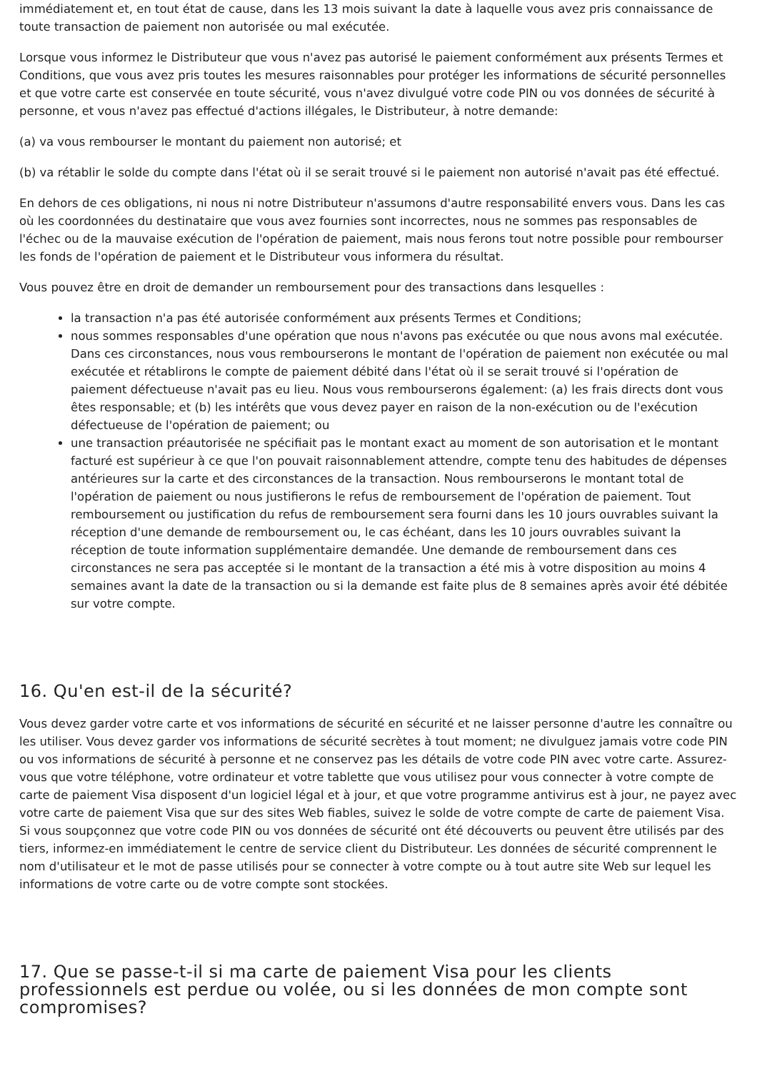immédiatement et, en tout état de cause, dans les 13 mois suivant la date à laquelle vous avez pris connaissance de toute transaction de paiement non autorisée ou mal exécutée.
Lorsque vous informez le Distributeur que vous n'avez pas autorisé le paiement conformément aux présents Termes et Conditions, que vous avez pris toutes les mesures raisonnables pour protéger les informations de sécurité personnelles et que votre carte est conservée en toute sécurité, vous n'avez divulgué votre code PIN ou vos données de sécurité à personne, et vous n'avez pas effectué d'actions illégales, le Distributeur, à notre demande:
(a) va vous rembourser le montant du paiement non autorisé; et
(b) va rétablir le solde du compte dans l'état où il se serait trouvé si le paiement non autorisé n'avait pas été effectué.
En dehors de ces obligations, ni nous ni notre Distributeur n'assumons d'autre responsabilité envers vous. Dans les cas où les coordonnées du destinataire que vous avez fournies sont incorrectes, nous ne sommes pas responsables de l'échec ou de la mauvaise exécution de l'opération de paiement, mais nous ferons tout notre possible pour rembourser les fonds de l'opération de paiement et le Distributeur vous informera du résultat.
Vous pouvez être en droit de demander un remboursement pour des transactions dans lesquelles :
la transaction n'a pas été autorisée conformément aux présents Termes et Conditions;
nous sommes responsables d'une opération que nous n'avons pas exécutée ou que nous avons mal exécutée. Dans ces circonstances, nous vous rembourserons le montant de l'opération de paiement non exécutée ou mal exécutée et rétablirons le compte de paiement débité dans l'état où il se serait trouvé si l'opération de paiement défectueuse n'avait pas eu lieu. Nous vous rembourserons également: (a) les frais directs dont vous êtes responsable; et (b) les intérêts que vous devez payer en raison de la non-exécution ou de l'exécution défectueuse de l'opération de paiement; ou
une transaction préautorisée ne spécifiait pas le montant exact au moment de son autorisation et le montant facturé est supérieur à ce que l'on pouvait raisonnablement attendre, compte tenu des habitudes de dépenses antérieures sur la carte et des circonstances de la transaction. Nous rembourserons le montant total de l'opération de paiement ou nous justifierons le refus de remboursement de l'opération de paiement. Tout remboursement ou justification du refus de remboursement sera fourni dans les 10 jours ouvrables suivant la réception d'une demande de remboursement ou, le cas échéant, dans les 10 jours ouvrables suivant la réception de toute information supplémentaire demandée. Une demande de remboursement dans ces circonstances ne sera pas acceptée si le montant de la transaction a été mis à votre disposition au moins 4 semaines avant la date de la transaction ou si la demande est faite plus de 8 semaines après avoir été débitée sur votre compte.
16. Qu'en est-il de la sécurité?
Vous devez garder votre carte et vos informations de sécurité en sécurité et ne laisser personne d'autre les connaître ou les utiliser. Vous devez garder vos informations de sécurité secrètes à tout moment; ne divulguez jamais votre code PIN ou vos informations de sécurité à personne et ne conservez pas les détails de votre code PIN avec votre carte. Assurez-vous que votre téléphone, votre ordinateur et votre tablette que vous utilisez pour vous connecter à votre compte de carte de paiement Visa disposent d'un logiciel légal et à jour, et que votre programme antivirus est à jour, ne payez avec votre carte de paiement Visa que sur des sites Web fiables, suivez le solde de votre compte de carte de paiement Visa. Si vous soupçonnez que votre code PIN ou vos données de sécurité ont été découverts ou peuvent être utilisés par des tiers, informez-en immédiatement le centre de service client du Distributeur. Les données de sécurité comprennent le nom d'utilisateur et le mot de passe utilisés pour se connecter à votre compte ou à tout autre site Web sur lequel les informations de votre carte ou de votre compte sont stockées.
17. Que se passe-t-il si ma carte de paiement Visa pour les clients professionnels est perdue ou volée, ou si les données de mon compte sont compromises?